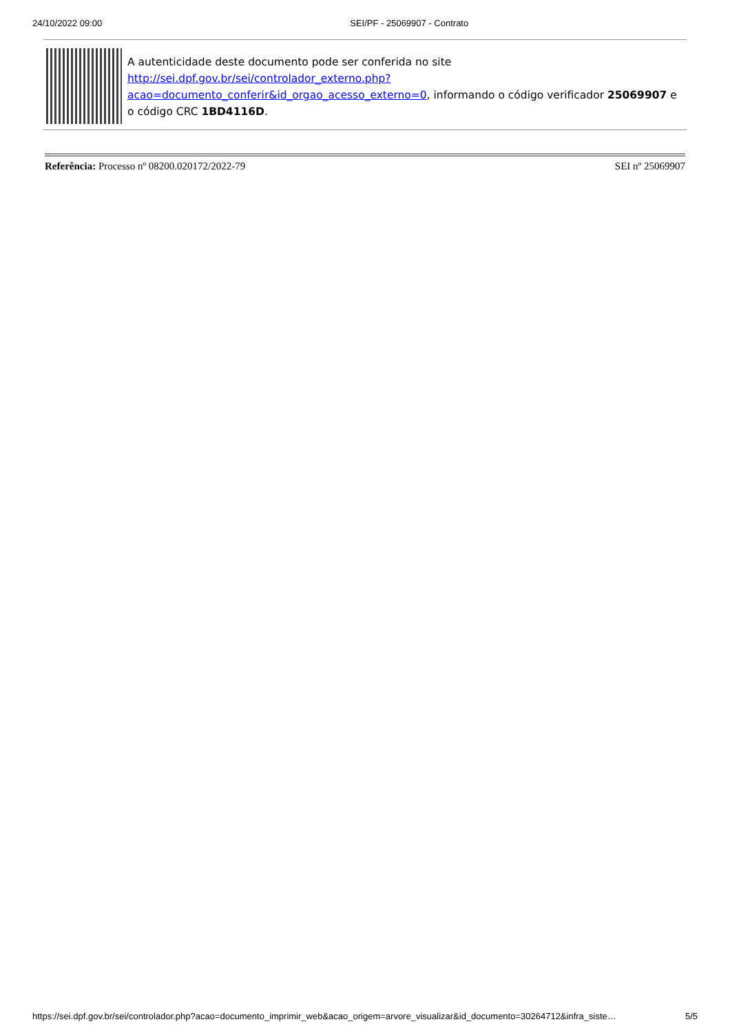24/10/2022 09:00 SEI/PF - 25069907 - Contrato
A autenticidade deste documento pode ser conferida no site http://sei.dpf.gov.br/sei/controlador_externo.php?
acao=documento_conferir&id_orgao_acesso_externo=0, informando o código verificador 25069907 e o código CRC 1BD4116D.
Referência: Processo nº 08200.020172/2022-79 SEI nº 25069907
https://sei.dpf.gov.br/sei/controlador.php?acao=documento_imprimir_web&acao_origem=arvore_visualizar&id_documento=30264712&infra_siste… 5/5